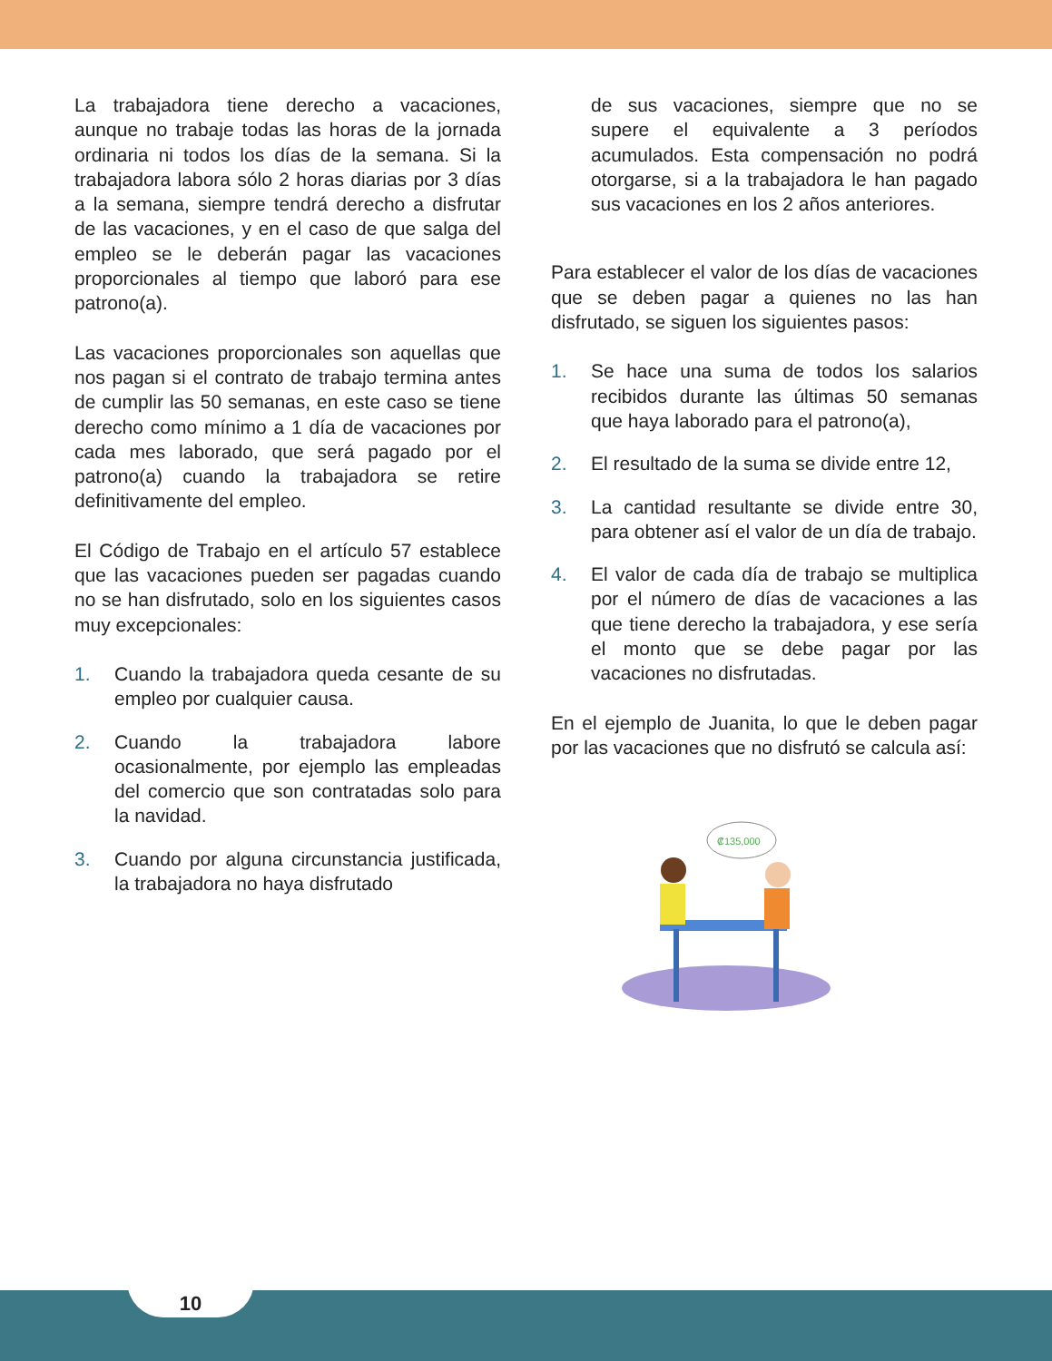La trabajadora tiene derecho a vacaciones, aunque no trabaje todas las horas de la jornada ordinaria ni todos los días de la semana. Si la trabajadora labora sólo 2 horas diarias por 3 días a la semana, siempre tendrá derecho a disfrutar de las vacaciones, y en el caso de que salga del empleo se le deberán pagar las vacaciones proporcionales al tiempo que laboró para ese patrono(a).
Las vacaciones proporcionales son aquellas que nos pagan si el contrato de trabajo termina antes de cumplir las 50 semanas, en este caso se tiene derecho como mínimo a 1 día de vacaciones por cada mes laborado, que será pagado por el patrono(a) cuando la trabajadora se retire definitivamente del empleo.
El Código de Trabajo en el artículo 57 establece que las vacaciones pueden ser pagadas cuando no se han disfrutado, solo en los siguientes casos muy excepcionales:
1. Cuando la trabajadora queda cesante de su empleo por cualquier causa.
2. Cuando la trabajadora labore ocasionalmente, por ejemplo las empleadas del comercio que son contratadas solo para la navidad.
3. Cuando por alguna circunstancia justificada, la trabajadora no haya disfrutado
de sus vacaciones, siempre que no se supere el equivalente a 3 períodos acumulados. Esta compensación no podrá otorgarse, si a la trabajadora le han pagado sus vacaciones en los 2 años anteriores.
Para establecer el valor de los días de vacaciones que se deben pagar a quienes no las han disfrutado, se siguen los siguientes pasos:
1. Se hace una suma de todos los salarios recibidos durante las últimas 50 semanas que haya laborado para el patrono(a),
2. El resultado de la suma se divide entre 12,
3. La cantidad resultante se divide entre 30, para obtener así el valor de un día de trabajo.
4. El valor de cada día de trabajo se multiplica por el número de días de vacaciones a las que tiene derecho la trabajadora, y ese sería el monto que se debe pagar por las vacaciones no disfrutadas.
En el ejemplo de Juanita, lo que le deben pagar por las vacaciones que no disfrutó se calcula así:
₡135,000
10